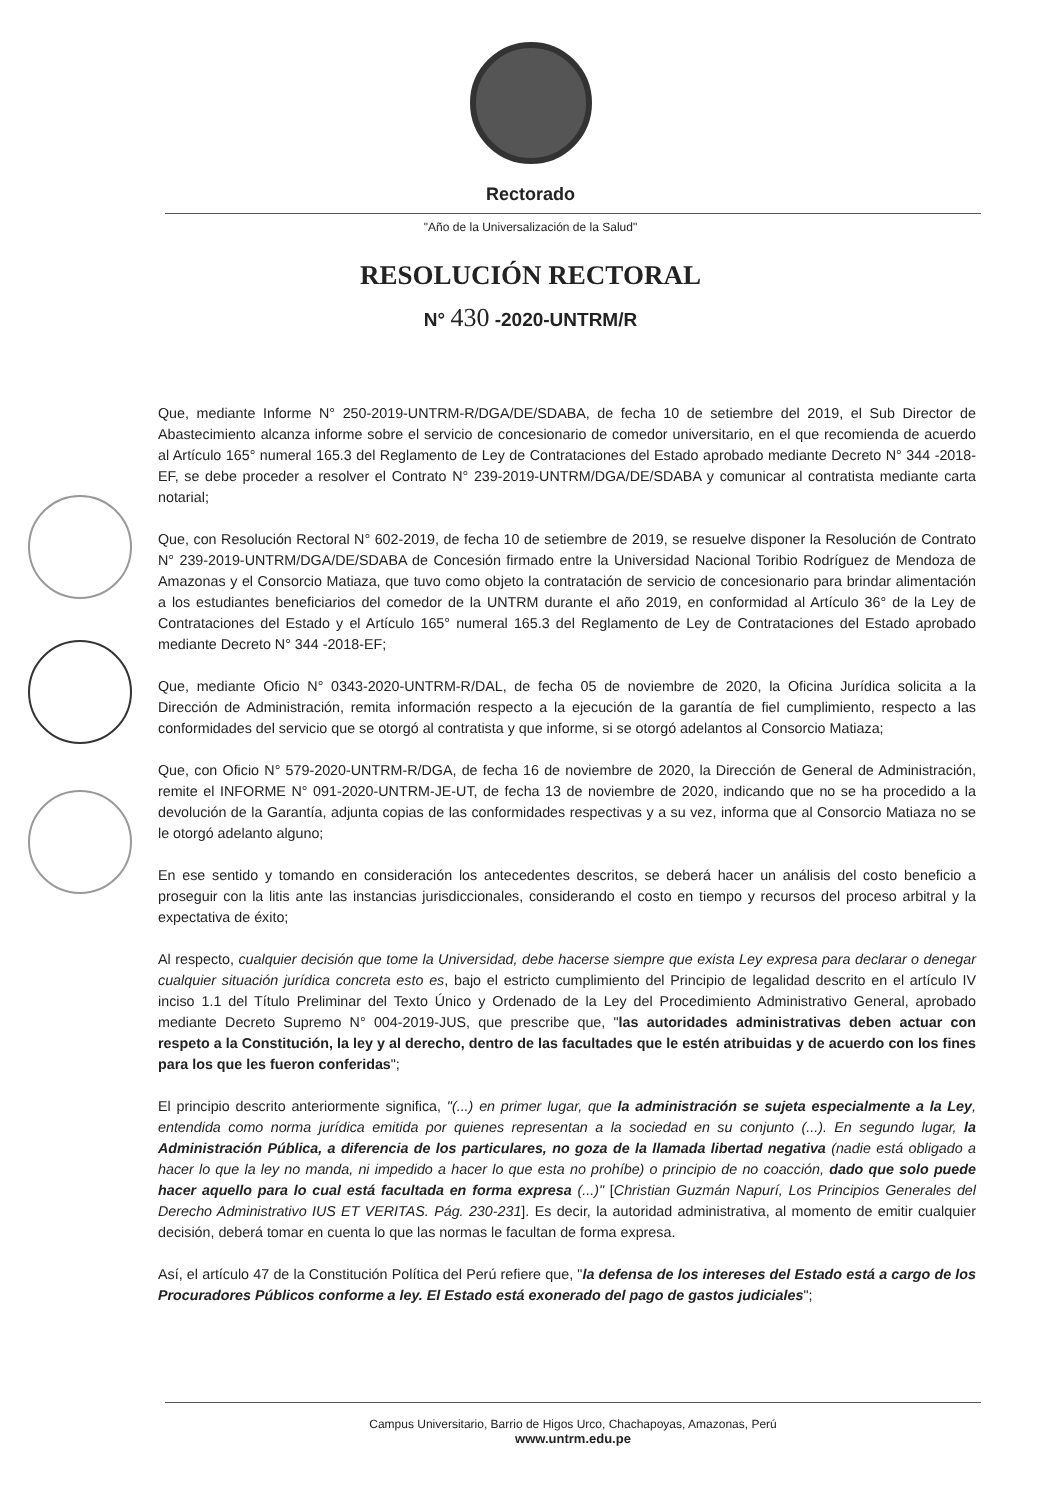Rectorado
"Año de la Universalización de la Salud"
RESOLUCIÓN RECTORAL
N° 430 -2020-UNTRM/R
Que, mediante Informe N° 250-2019-UNTRM-R/DGA/DE/SDABA, de fecha 10 de setiembre del 2019, el Sub Director de Abastecimiento alcanza informe sobre el servicio de concesionario de comedor universitario, en el que recomienda de acuerdo al Artículo 165° numeral 165.3 del Reglamento de Ley de Contrataciones del Estado aprobado mediante Decreto N° 344 -2018-EF, se debe proceder a resolver el Contrato N° 239-2019-UNTRM/DGA/DE/SDABA y comunicar al contratista mediante carta notarial;
Que, con Resolución Rectoral N° 602-2019, de fecha 10 de setiembre de 2019, se resuelve disponer la Resolución de Contrato N° 239-2019-UNTRM/DGA/DE/SDABA de Concesión firmado entre la Universidad Nacional Toribio Rodríguez de Mendoza de Amazonas y el Consorcio Matiaza, que tuvo como objeto la contratación de servicio de concesionario para brindar alimentación a los estudiantes beneficiarios del comedor de la UNTRM durante el año 2019, en conformidad al Artículo 36° de la Ley de Contrataciones del Estado y el Artículo 165° numeral 165.3 del Reglamento de Ley de Contrataciones del Estado aprobado mediante Decreto N° 344 -2018-EF;
Que, mediante Oficio N° 0343-2020-UNTRM-R/DAL, de fecha 05 de noviembre de 2020, la Oficina Jurídica solicita a la Dirección de Administración, remita información respecto a la ejecución de la garantía de fiel cumplimiento, respecto a las conformidades del servicio que se otorgó al contratista y que informe, si se otorgó adelantos al Consorcio Matiaza;
Que, con Oficio N° 579-2020-UNTRM-R/DGA, de fecha 16 de noviembre de 2020, la Dirección de General de Administración, remite el INFORME N° 091-2020-UNTRM-JE-UT, de fecha 13 de noviembre de 2020, indicando que no se ha procedido a la devolución de la Garantía, adjunta copias de las conformidades respectivas y a su vez, informa que al Consorcio Matiaza no se le otorgó adelanto alguno;
En ese sentido y tomando en consideración los antecedentes descritos, se deberá hacer un análisis del costo beneficio a proseguir con la litis ante las instancias jurisdiccionales, considerando el costo en tiempo y recursos del proceso arbitral y la expectativa de éxito;
Al respecto, cualquier decisión que tome la Universidad, debe hacerse siempre que exista Ley expresa para declarar o denegar cualquier situación jurídica concreta esto es, bajo el estricto cumplimiento del Principio de legalidad descrito en el artículo IV inciso 1.1 del Título Preliminar del Texto Único y Ordenado de la Ley del Procedimiento Administrativo General, aprobado mediante Decreto Supremo N° 004-2019-JUS, que prescribe que, "las autoridades administrativas deben actuar con respeto a la Constitución, la ley y al derecho, dentro de las facultades que le estén atribuidas y de acuerdo con los fines para los que les fueron conferidas";
El principio descrito anteriormente significa, "(...) en primer lugar, que la administración se sujeta especialmente a la Ley, entendida como norma jurídica emitida por quienes representan a la sociedad en su conjunto (...). En segundo lugar, la Administración Pública, a diferencia de los particulares, no goza de la llamada libertad negativa (nadie está obligado a hacer lo que la ley no manda, ni impedido a hacer lo que esta no prohíbe) o principio de no coacción, dado que solo puede hacer aquello para lo cual está facultada en forma expresa (...)" [Christian Guzmán Napurí, Los Principios Generales del Derecho Administrativo IUS ET VERITAS. Pág. 230-231]. Es decir, la autoridad administrativa, al momento de emitir cualquier decisión, deberá tomar en cuenta lo que las normas le facultan de forma expresa.
Así, el artículo 47 de la Constitución Política del Perú refiere que, "la defensa de los intereses del Estado está a cargo de los Procuradores Públicos conforme a ley. El Estado está exonerado del pago de gastos judiciales";
Campus Universitario, Barrio de Higos Urco, Chachapoyas, Amazonas, Perú
www.untrm.edu.pe